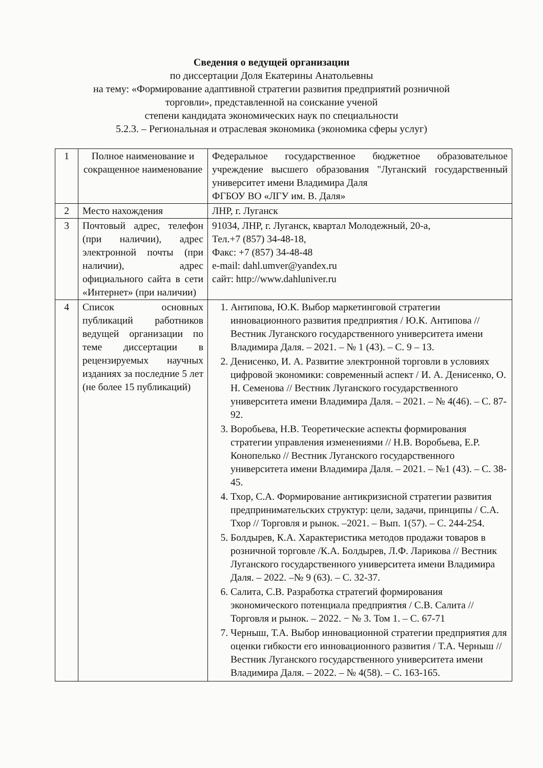Сведения о ведущей организации
по диссертации Доля Екатерины Анатольевны
на тему: «Формирование адаптивной стратегии развития предприятий розничной
торговли», представленной на соискание ученой
степени кандидата экономических наук по специальности
5.2.3. – Региональная и отраслевая экономика (экономика сферы услуг)
| 1 | Полное наименование и сокращенное наименование | Федеральное государственное бюджетное образовательное учреждение высшего образования "Луганский государственный университет имени Владимира Даля ФГБОУ ВО «ЛГУ им. В. Даля» |
| 2 | Место нахождения | ЛНР, г. Луганск |
| 3 | Почтовый адрес, телефон (при наличии), адрес электронной почты (при наличии), адрес официального сайта в сети «Интернет» (при наличии) | 91034, ЛНР, г. Луганск, квартал Молодежный, 20-а, Тел.+7 (857) 34-48-18, Факс: +7 (857) 34-48-48 e-mail: dahl.umver@yandex.ru сайт: http://www.dahluniver.ru |
| 4 | Список основных публикаций работников ведущей организации по теме диссертации в рецензируемых научных изданиях за последние 5 лет (не более 15 публикаций) | 1. Антипова, Ю.К. Выбор маркетинговой стратегии инновационного развития предприятия / Ю.К. Антипова // Вестник Луганского государственного университета имени Владимира Даля. – 2021. – № 1 (43). – С. 9 – 13. 2. Денисенко, И. А. Развитие электронной торговли в условиях цифровой экономики: современный аспект / И. А. Денисенко, О. Н. Семенова // Вестник Луганского государственного университета имени Владимира Даля. – 2021. – № 4(46). – С. 87-92. 3. Воробьева, Н.В. Теоретические аспекты формирования стратегии управления изменениями // Н.В. Воробьева, Е.Р. Конопелько // Вестник Луганского государственного университета имени Владимира Даля. – 2021. – №1 (43). – С. 38-45. 4. Тхор, С.А. Формирование антикризисной стратегии развития предпринимательских структур: цели, задачи, принципы / С.А. Тхор // Торговля и рынок. –2021. – Вып. 1(57). – С. 244-254. 5. Болдырев, К.А. Характеристика методов продажи товаров в розничной торговле /К.А. Болдырев, Л.Ф. Ларикова // Вестник Луганского государственного университета имени Владимира Даля. – 2022. –№ 9 (63). – С. 32-37. 6. Салита, С.В. Разработка стратегий формирования экономического потенциала предприятия / С.В. Салита //Торговля и рынок. – 2022. − № 3. Том 1. – С. 67-71 7. Черныш, Т.А. Выбор инновационной стратегии предприятия для оценки гибкости его инновационного развития / Т.А. Черныш // Вестник Луганского государственного университета имени Владимира Даля. – 2022. – № 4(58). – С. 163-165. |